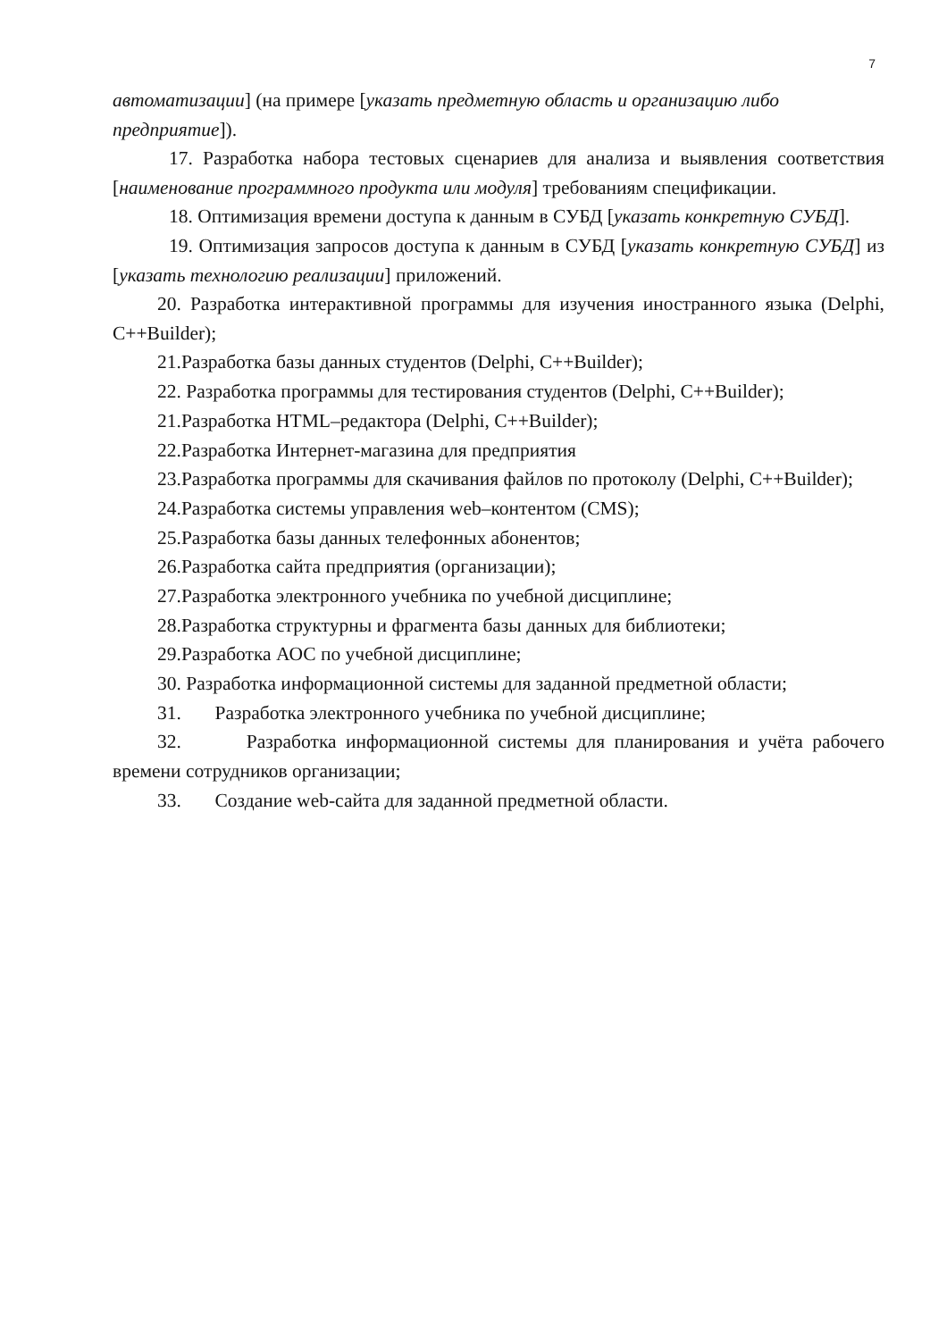7
автоматизации] (на примере [указать предметную область и организацию либо предприятие]).
17. Разработка набора тестовых сценариев для анализа и выявления соответствия [наименование программного продукта или модуля] требованиям спецификации.
18. Оптимизация времени доступа к данным в СУБД [указать конкретную СУБД].
19. Оптимизация запросов доступа к данным в СУБД [указать конкретную СУБД] из [указать технологию реализации] приложений.
20. Разработка интерактивной программы для изучения иностранного языка (Delphi, C++Builder);
21.Разработка базы данных студентов (Delphi, C++Builder);
22. Разработка программы для тестирования студентов (Delphi, C++Builder);
21.Разработка HTML–редактора (Delphi, C++Builder);
22.Разработка Интернет-магазина для предприятия
23.Разработка программы для скачивания файлов по протоколу (Delphi, C++Builder);
24.Разработка системы управления web–контентом (CMS);
25.Разработка базы данных телефонных абонентов;
26.Разработка сайта предприятия (организации);
27.Разработка электронного учебника по учебной дисциплине;
28.Разработка структурны и фрагмента базы данных для библиотеки;
29.Разработка АОС по учебной дисциплине;
30. Разработка информационной системы для заданной предметной области;
31. Разработка электронного учебника по учебной дисциплине;
32. Разработка информационной системы для планирования и учёта рабочего времени сотрудников организации;
33. Создание web-сайта для заданной предметной области.